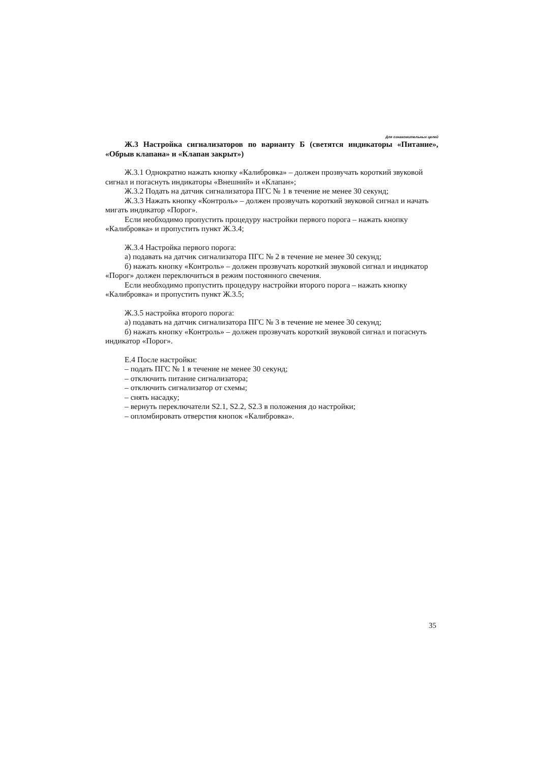Для ознакомительных целей
Ж.3 Настройка сигнализаторов по варианту Б (светятся индикаторы «Питание», «Обрыв клапана» и «Клапан закрыт»)
Ж.3.1 Однократно нажать кнопку «Калибровка» – должен прозвучать короткий звуковой сигнал и погаснуть индикаторы «Внешний» и «Клапан»;
Ж.3.2 Подать на датчик сигнализатора ПГС № 1 в течение не менее 30 секунд;
Ж.3.3 Нажать кнопку «Контроль» – должен прозвучать короткий звуковой сигнал и начать мигать индикатор «Порог».
Если необходимо пропустить процедуру настройки первого порога – нажать кнопку «Калибровка» и пропустить пункт Ж.3.4;
Ж.3.4 Настройка первого порога:
а) подавать на датчик сигнализатора ПГС № 2 в течение не менее 30 секунд;
б) нажать кнопку «Контроль» – должен прозвучать короткий звуковой сигнал и индикатор «Порог» должен переключиться в режим постоянного свечения.
Если необходимо пропустить процедуру настройки второго порога – нажать кнопку «Калибровка» и пропустить пункт Ж.3.5;
Ж.3.5 настройка второго порога:
а) подавать на датчик сигнализатора ПГС № 3 в течение не менее 30 секунд;
б) нажать кнопку «Контроль» – должен прозвучать короткий звуковой сигнал и погаснуть индикатор «Порог».
Е.4 После настройки:
– подать ПГС № 1 в течение не менее 30 секунд;
– отключить питание сигнализатора;
– отключить сигнализатор от схемы;
– снять насадку;
– вернуть переключатели S2.1, S2.2, S2.3 в положения до настройки;
– опломбировать отверстия кнопок «Калибровка».
35